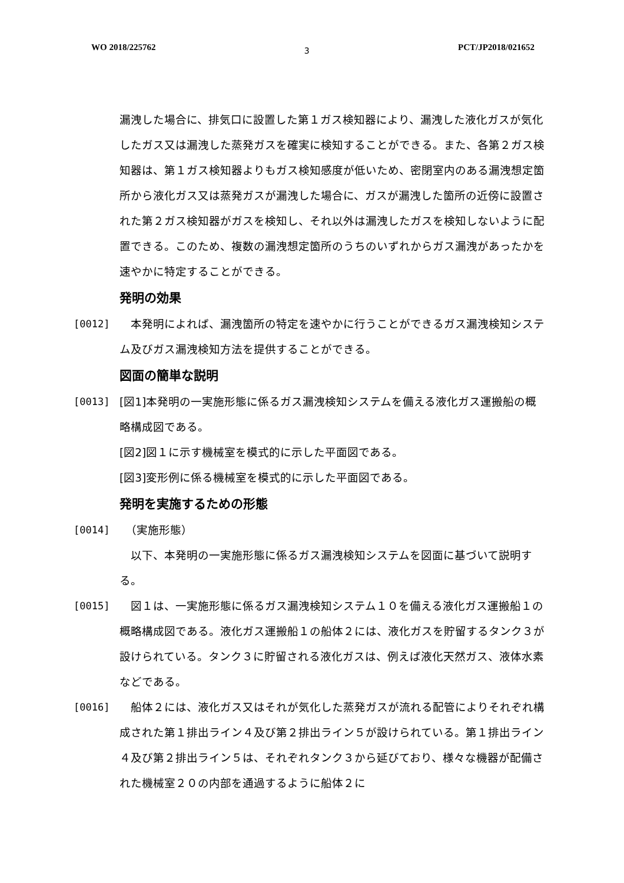WO 2018/225762 3 PCT/JP2018/021652
漏洩した場合に、排気口に設置した第１ガス検知器により、漏洩した液化ガスが気化したガス又は漏洩した蒸発ガスを確実に検知することができる。また、各第２ガス検知器は、第１ガス検知器よりもガス検知感度が低いため、密閉室内のある漏洩想定箇所から液化ガス又は蒸発ガスが漏洩した場合に、ガスが漏洩した箇所の近傍に設置された第２ガス検知器がガスを検知し、それ以外は漏洩したガスを検知しないように配置できる。このため、複数の漏洩想定箇所のうちのいずれからガス漏洩があったかを速やかに特定することができる。
発明の効果
[0012] 　本発明によれば、漏洩箇所の特定を速やかに行うことができるガス漏洩検知システム及びガス漏洩検知方法を提供することができる。
図面の簡単な説明
[0013] [図1]本発明の一実施形態に係るガス漏洩検知システムを備える液化ガス運搬船の概略構成図である。
[図2]図１に示す機械室を模式的に示した平面図である。
[図3]変形例に係る機械室を模式的に示した平面図である。
発明を実施するための形態
[0014] 　（実施形態）
　以下、本発明の一実施形態に係るガス漏洩検知システムを図面に基づいて説明する。
[0015] 　図１は、一実施形態に係るガス漏洩検知システム１０を備える液化ガス運搬船１の概略構成図である。液化ガス運搬船１の船体２には、液化ガスを貯留するタンク３が設けられている。タンク３に貯留される液化ガスは、例えば液化天然ガス、液体水素などである。
[0016] 　船体２には、液化ガス又はそれが気化した蒸発ガスが流れる配管によりそれぞれ構成された第１排出ライン４及び第２排出ライン５が設けられている。第１排出ライン４及び第２排出ライン５は、それぞれタンク３から延びており、様々な機器が配備された機械室２０の内部を通過するように船体２に